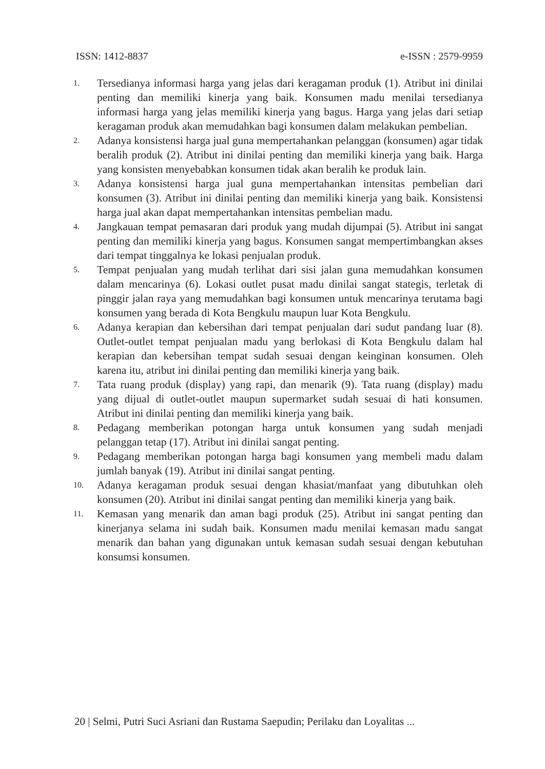ISSN: 1412-8837 e-ISSN : 2579-9959
1.
Tersedianya informasi harga yang jelas dari keragaman produk (1). Atribut ini dinilai penting dan memiliki kinerja yang baik. Konsumen madu menilai tersedianya informasi harga yang jelas memiliki kinerja yang bagus. Harga yang jelas dari setiap keragaman produk akan memudahkan bagi konsumen dalam melakukan pembelian.
2.
Adanya konsistensi harga jual guna mempertahankan pelanggan (konsumen) agar tidak beralih produk (2). Atribut ini dinilai penting dan memiliki kinerja yang baik. Harga yang konsisten menyebabkan konsumen tidak akan beralih ke produk lain.
3.
Adanya konsistensi harga jual guna mempertahankan intensitas pembelian dari konsumen (3). Atribut ini dinilai penting dan memiliki kinerja yang baik. Konsistensi harga jual akan dapat mempertahankan intensitas pembelian madu.
4.
Jangkauan tempat pemasaran dari produk yang mudah dijumpai (5). Atribut ini sangat penting dan memiliki kinerja yang bagus. Konsumen sangat mempertimbangkan akses dari tempat tinggalnya ke lokasi penjualan produk.
5.
Tempat penjualan yang mudah terlihat dari sisi jalan guna memudahkan konsumen dalam mencarinya (6). Lokasi outlet pusat madu dinilai sangat stategis, terletak di pinggir jalan raya yang memudahkan bagi konsumen untuk mencarinya terutama bagi konsumen yang berada di Kota Bengkulu maupun luar Kota Bengkulu.
6.
Adanya kerapian dan kebersihan dari tempat penjualan dari sudut pandang luar (8). Outlet-outlet tempat penjualan madu yang berlokasi di Kota Bengkulu dalam hal kerapian dan kebersihan tempat sudah sesuai dengan keinginan konsumen. Oleh karena itu, atribut ini dinilai penting dan memiliki kinerja yang baik.
7.
Tata ruang produk (display) yang rapi, dan menarik (9). Tata ruang (display) madu yang dijual di outlet-outlet maupun supermarket sudah sesuai di hati konsumen. Atribut ini dinilai penting dan memiliki kinerja yang baik.
8.
Pedagang memberikan potongan harga untuk konsumen yang sudah menjadi pelanggan tetap (17). Atribut ini dinilai sangat penting.
9.
Pedagang memberikan potongan harga bagi konsumen yang membeli madu dalam jumlah banyak (19). Atribut ini dinilai sangat penting.
10.
Adanya keragaman produk sesuai dengan khasiat/manfaat yang dibutuhkan oleh konsumen (20). Atribut ini dinilai sangat penting dan memiliki kinerja yang baik.
11.
Kemasan yang menarik dan aman bagi produk (25). Atribut ini sangat penting dan kinerjanya selama ini sudah baik. Konsumen madu menilai kemasan madu sangat menarik dan bahan yang digunakan untuk kemasan sudah sesuai dengan kebutuhan konsumsi konsumen.
20 | Selmi, Putri Suci Asriani dan Rustama Saepudin; Perilaku dan Loyalitas ...